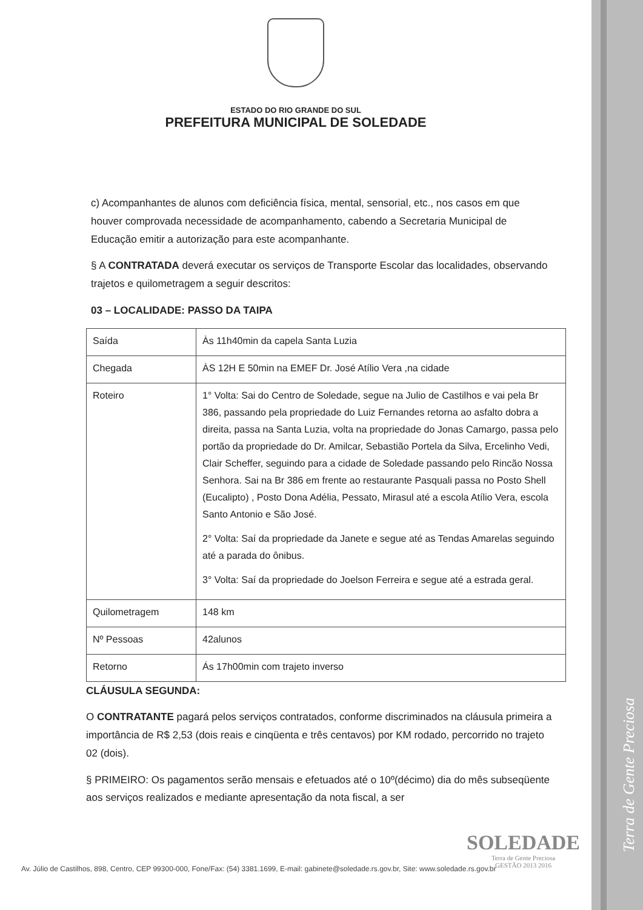Terra de Gente Preciosa
ESTADO DO RIO GRANDE DO SUL
PREFEITURA MUNICIPAL DE SOLEDADE
c) Acompanhantes de alunos com deficiência física, mental, sensorial, etc., nos casos em que houver comprovada necessidade de acompanhamento, cabendo a Secretaria Municipal de Educação emitir a autorização para este acompanhante.
§ A CONTRATADA deverá executar os serviços de Transporte Escolar das localidades, observando trajetos e quilometragem a seguir descritos:
03 – LOCALIDADE: PASSO DA TAIPA
| Saída | Às 11h40min da capela Santa Luzia |
| Chegada | ÀS 12H E 50min na EMEF Dr. José Atílio Vera ,na cidade |
| Roteiro | 1° Volta: Sai do Centro de Soledade, segue na Julio de Castilhos e vai pela Br 386, passando pela propriedade do Luiz Fernandes retorna ao asfalto dobra a direita, passa na Santa Luzia, volta na propriedade do Jonas Camargo, passa pelo portão da propriedade do Dr. Amilcar, Sebastião Portela da Silva, Ercelinho Vedi, Clair Scheffer, seguindo para a cidade de Soledade passando pelo Rincão Nossa Senhora. Sai na Br 386 em frente ao restaurante Pasquali passa no Posto Shell (Eucalipto) , Posto Dona Adélia, Pessato, Mirasul até a escola Atílio Vera, escola Santo Antonio e São José. 2° Volta: Saí da propriedade da Janete e segue até as Tendas Amarelas seguindo até a parada do ônibus. 3° Volta: Saí da propriedade do Joelson Ferreira e segue até a estrada geral. |
| Quilometragem | 148 km |
| Nº Pessoas | 42alunos |
| Retorno | Ás 17h00min com trajeto inverso |
CLÁUSULA SEGUNDA:
O CONTRATANTE pagará pelos serviços contratados, conforme discriminados na cláusula primeira a importância de R$ 2,53 (dois reais e cinqüenta e três centavos) por KM rodado, percorrido no trajeto 02 (dois).
§ PRIMEIRO: Os pagamentos serão mensais e efetuados até o 10º(décimo) dia do mês subseqüente aos serviços realizados e mediante apresentação da nota fiscal, a ser
SOLEDADE
Terra de Gente Preciosa
GESTÃO 2013 2016
Av. Júlio de Castilhos, 898, Centro, CEP 99300-000, Fone/Fax: (54) 3381.1699, E-mail: gabinete@soledade.rs.gov.br, Site: www.soledade.rs.gov.br